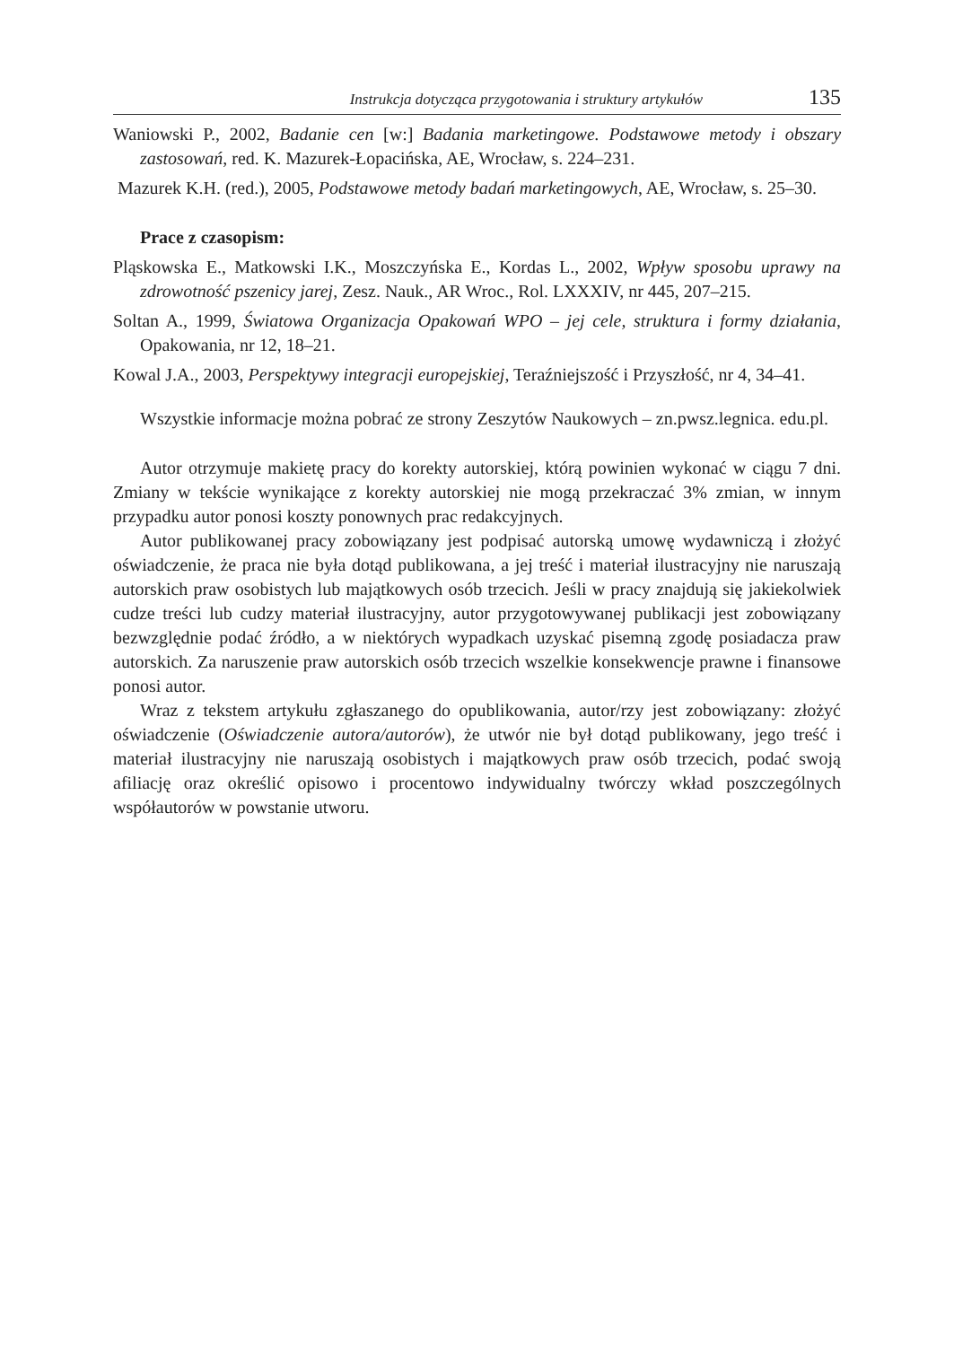Instrukcja dotycząca przygotowania i struktury artykułów 135
Waniowski P., 2002, Badanie cen [w:] Badania marketingowe. Podstawowe metody i obszary zastosowań, red. K. Mazurek-Łopacińska, AE, Wrocław, s. 224–231.
Mazurek K.H. (red.), 2005, Podstawowe metody badań marketingowych, AE, Wrocław, s. 25–30.
Prace z czasopism:
Pląskowska E., Matkowski I.K., Moszczyńska E., Kordas L., 2002, Wpływ sposobu uprawy na zdrowotność pszenicy jarej, Zesz. Nauk., AR Wroc., Rol. LXXXIV, nr 445, 207–215.
Soltan A., 1999, Światowa Organizacja Opakowań WPO – jej cele, struktura i formy działania, Opakowania, nr 12, 18–21.
Kowal J.A., 2003, Perspektywy integracji europejskiej, Teraźniejszość i Przyszłość, nr 4, 34–41.
Wszystkie informacje można pobrać ze strony Zeszytów Naukowych – zn.pwsz.legnica. edu.pl.
Autor otrzymuje makietę pracy do korekty autorskiej, którą powinien wykonać w ciągu 7 dni. Zmiany w tekście wynikające z korekty autorskiej nie mogą przekraczać 3% zmian, w innym przypadku autor ponosi koszty ponownych prac redakcyjnych.
Autor publikowanej pracy zobowiązany jest podpisać autorską umowę wydawniczą i złożyć oświadczenie, że praca nie była dotąd publikowana, a jej treść i materiał ilustracyjny nie naruszają autorskich praw osobistych lub majątkowych osób trzecich. Jeśli w pracy znajdują się jakiekolwiek cudze treści lub cudzy materiał ilustracyjny, autor przygotowywanej publikacji jest zobowiązany bezwzględnie podać źródło, a w niektórych wypadkach uzyskać pisemną zgodę posiadacza praw autorskich. Za naruszenie praw autorskich osób trzecich wszelkie konsekwencje prawne i finansowe ponosi autor.
Wraz z tekstem artykułu zgłaszanego do opublikowania, autor/rzy jest zobowiązany: złożyć oświadczenie (Oświadczenie autora/autorów), że utwór nie był dotąd publikowany, jego treść i materiał ilustracyjny nie naruszają osobistych i majątkowych praw osób trzecich, podać swoją afiliację oraz określić opisowo i procentowo indywidualny twórczy wkład poszczególnych współautorów w powstanie utworu.